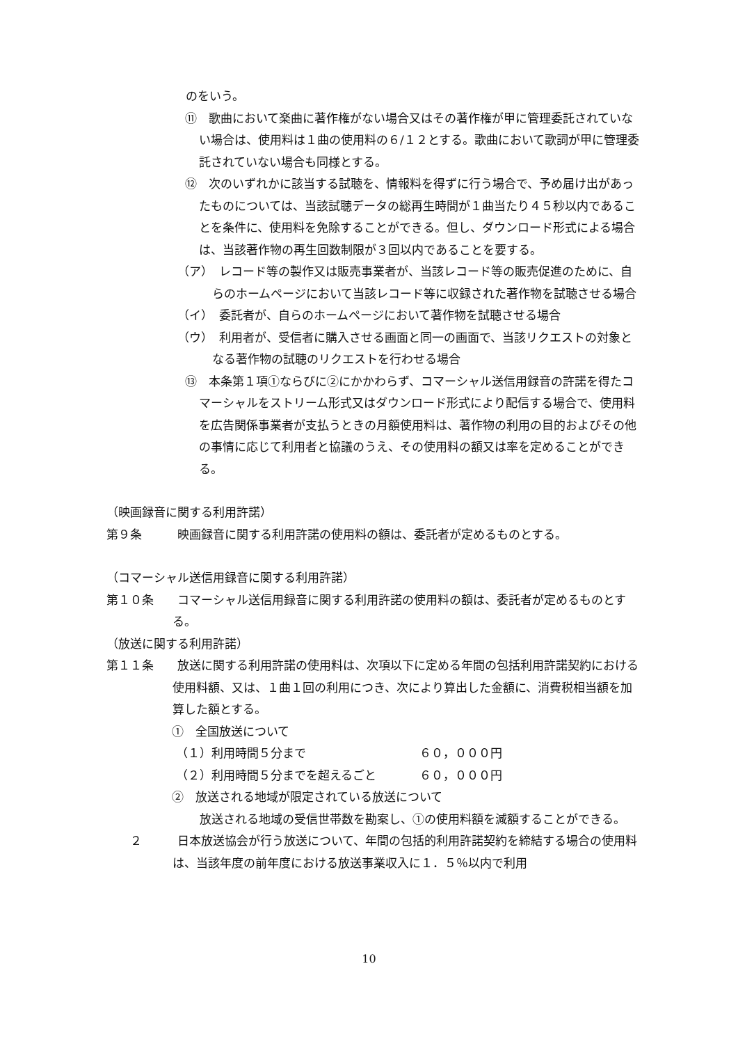のをいう。
⑪　歌曲において楽曲に著作権がない場合又はその著作権が甲に管理委託されていない場合は、使用料は１曲の使用料の６/１２とする。歌曲において歌詞が甲に管理委託されていない場合も同様とする。
⑫　次のいずれかに該当する試聴を、情報料を得ずに行う場合で、予め届け出があったものについては、当該試聴データの総再生時間が１曲当たり４５秒以内であることを条件に、使用料を免除することができる。但し、ダウンロード形式による場合は、当該著作物の再生回数制限が３回以内であることを要する。
（ア）　レコード等の製作又は販売事業者が、当該レコード等の販売促進のために、自らのホームページにおいて当該レコード等に収録された著作物を試聴させる場合
（イ）　委託者が、自らのホームページにおいて著作物を試聴させる場合
（ウ）　利用者が、受信者に購入させる画面と同一の画面で、当該リクエストの対象となる著作物の試聴のリクエストを行わせる場合
⑬　本条第１項①ならびに②にかかわらず、コマーシャル送信用録音の許諾を得たコマーシャルをストリーム形式又はダウンロード形式により配信する場合で、使用料を広告関係事業者が支払うときの月額使用料は、著作物の利用の目的およびその他の事情に応じて利用者と協議のうえ、その使用料の額又は率を定めることができる。
（映画録音に関する利用許諾）
第９条　　　映画録音に関する利用許諾の使用料の額は、委託者が定めるものとする。
（コマーシャル送信用録音に関する利用許諾）
第１０条　　コマーシャル送信用録音に関する利用許諾の使用料の額は、委託者が定めるものとする。
（放送に関する利用許諾）
第１１条　　放送に関する利用許諾の使用料は、次項以下に定める年間の包括利用許諾契約における使用料額、又は、１曲１回の利用につき、次により算出した金額に、消費税相当額を加算した額とする。
①　全国放送について
（１）利用時間５分まで ６０，０００円
（２）利用時間５分までを超えるごと ６０，０００円
②　放送される地域が限定されている放送について
放送される地域の受信世帯数を勘案し、①の使用料額を減額することができる。
　　２　　　日本放送協会が行う放送について、年間の包括的利用許諾契約を締結する場合の使用料は、当該年度の前年度における放送事業収入に１．５％以内で利用
10